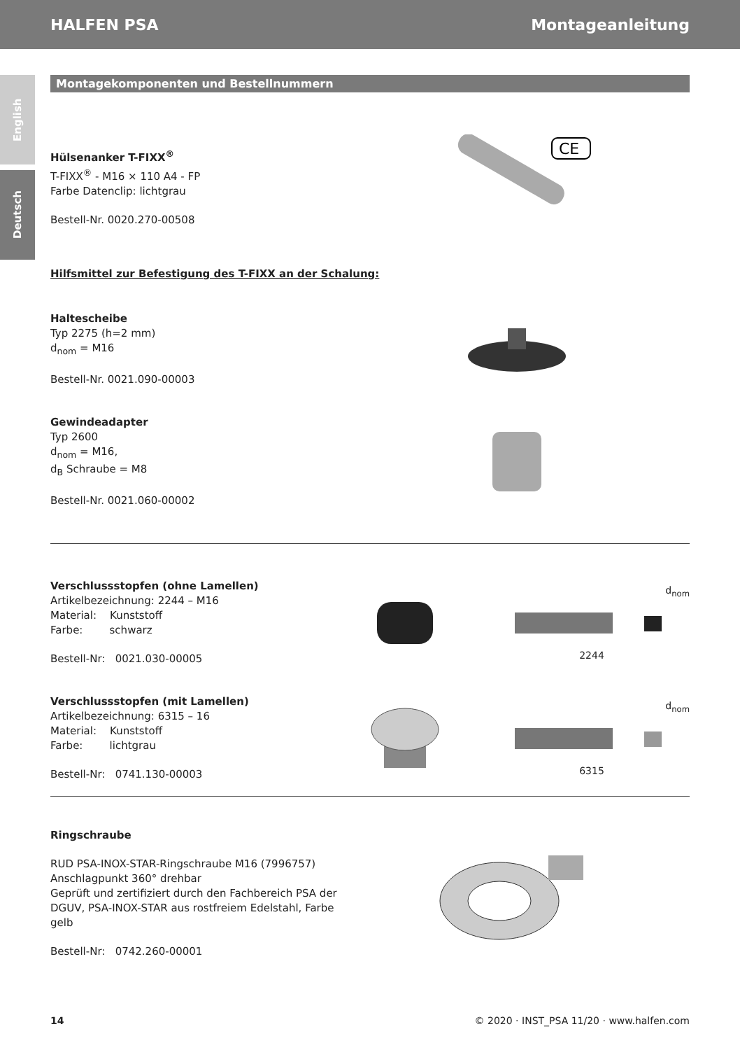HALFEN PSA Montageanleitung
English
Deutsch
Montagekomponenten und Bestellnummern
Hülsenanker T-FIXX<sup>®</sup>
T-FIXX<sup>®</sup> - M16 × 110 A4 - FP
Farbe Datenclip: lichtgrau
Bestell-Nr. 0020.270-00508
CE
Hilfsmittel zur Befestigung des T-FIXX an der Schalung:
Haltescheibe
Typ 2275 (h=2 mm)
d<sub>nom</sub> = M16
Bestell-Nr. 0021.090-00003
Gewindeadapter
Typ 2600
d<sub>nom</sub> = M16,
d<sub>B</sub> Schraube = M8
Bestell-Nr. 0021.060-00002
Verschlussstopfen (ohne Lamellen)
Artikelbezeichnung: 2244 – M16
Material: Kunststoff
Farbe: schwarz
Bestell-Nr: 0021.030-00005
d<sub>nom</sub>
2244
Verschlussstopfen (mit Lamellen)
Artikelbezeichnung: 6315 – 16
Material: Kunststoff
Farbe: lichtgrau
Bestell-Nr: 0741.130-00003
d<sub>nom</sub>
6315
Ringschraube
RUD PSA-INOX-STAR-Ringschraube M16 (7996757)
Anschlagpunkt 360° drehbar
Geprüft und zertifiziert durch den Fachbereich PSA der DGUV, PSA-INOX-STAR aus rostfreiem Edelstahl, Farbe gelb
Bestell-Nr: 0742.260-00001
14 © 2020 · INST_PSA 11/20 · www.halfen.com